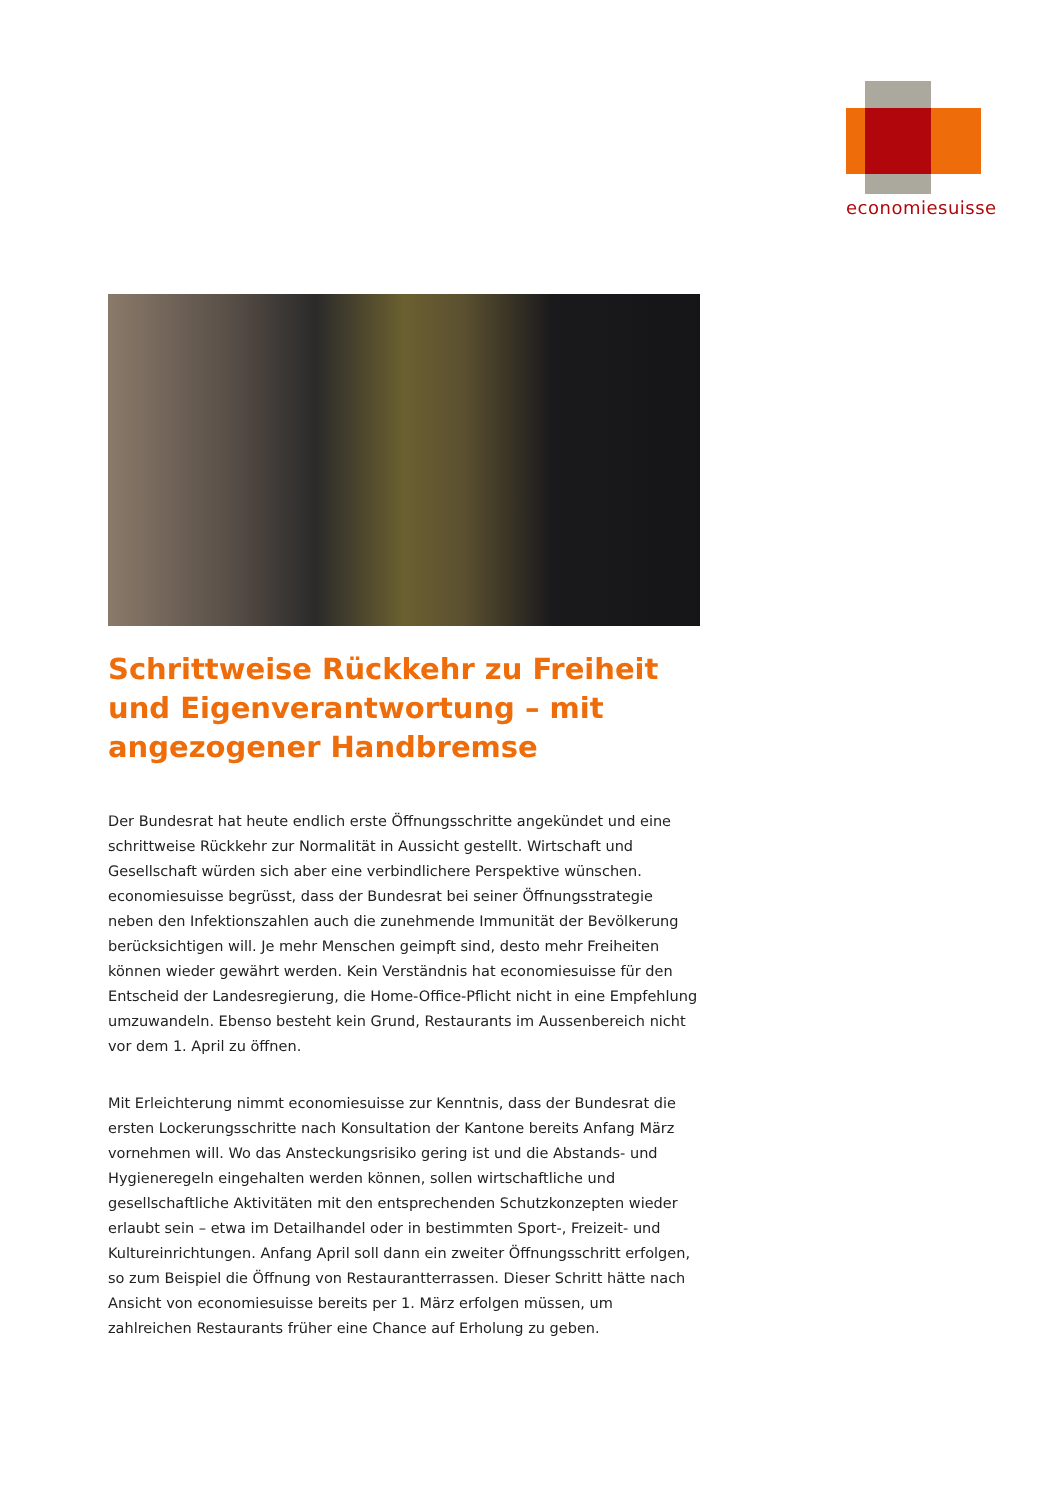economiesuisse
Schrittweise Rückkehr zu Freiheit und Eigenverantwortung – mit angezogener Handbremse
Der Bundesrat hat heute endlich erste Öffnungsschritte angekündet und eine schrittweise Rückkehr zur Normalität in Aussicht gestellt. Wirtschaft und Gesellschaft würden sich aber eine verbindlichere Perspektive wünschen. economiesuisse begrüsst, dass der Bundesrat bei seiner Öffnungsstrategie neben den Infektionszahlen auch die zunehmende Immunität der Bevölkerung berücksichtigen will. Je mehr Menschen geimpft sind, desto mehr Freiheiten können wieder gewährt werden. Kein Verständnis hat economiesuisse für den Entscheid der Landesregierung, die Home-Office-Pflicht nicht in eine Empfehlung umzuwandeln. Ebenso besteht kein Grund, Restaurants im Aussenbereich nicht vor dem 1. April zu öffnen.
Mit Erleichterung nimmt economiesuisse zur Kenntnis, dass der Bundesrat die ersten Lockerungsschritte nach Konsultation der Kantone bereits Anfang März vornehmen will. Wo das Ansteckungsrisiko gering ist und die Abstands- und Hygieneregeln eingehalten werden können, sollen wirtschaftliche und gesellschaftliche Aktivitäten mit den entsprechenden Schutzkonzepten wieder erlaubt sein – etwa im Detailhandel oder in bestimmten Sport-, Freizeit- und Kultureinrichtungen. Anfang April soll dann ein zweiter Öffnungsschritt erfolgen, so zum Beispiel die Öffnung von Restaurantterrassen. Dieser Schritt hätte nach Ansicht von economiesuisse bereits per 1. März erfolgen müssen, um zahlreichen Restaurants früher eine Chance auf Erholung zu geben.